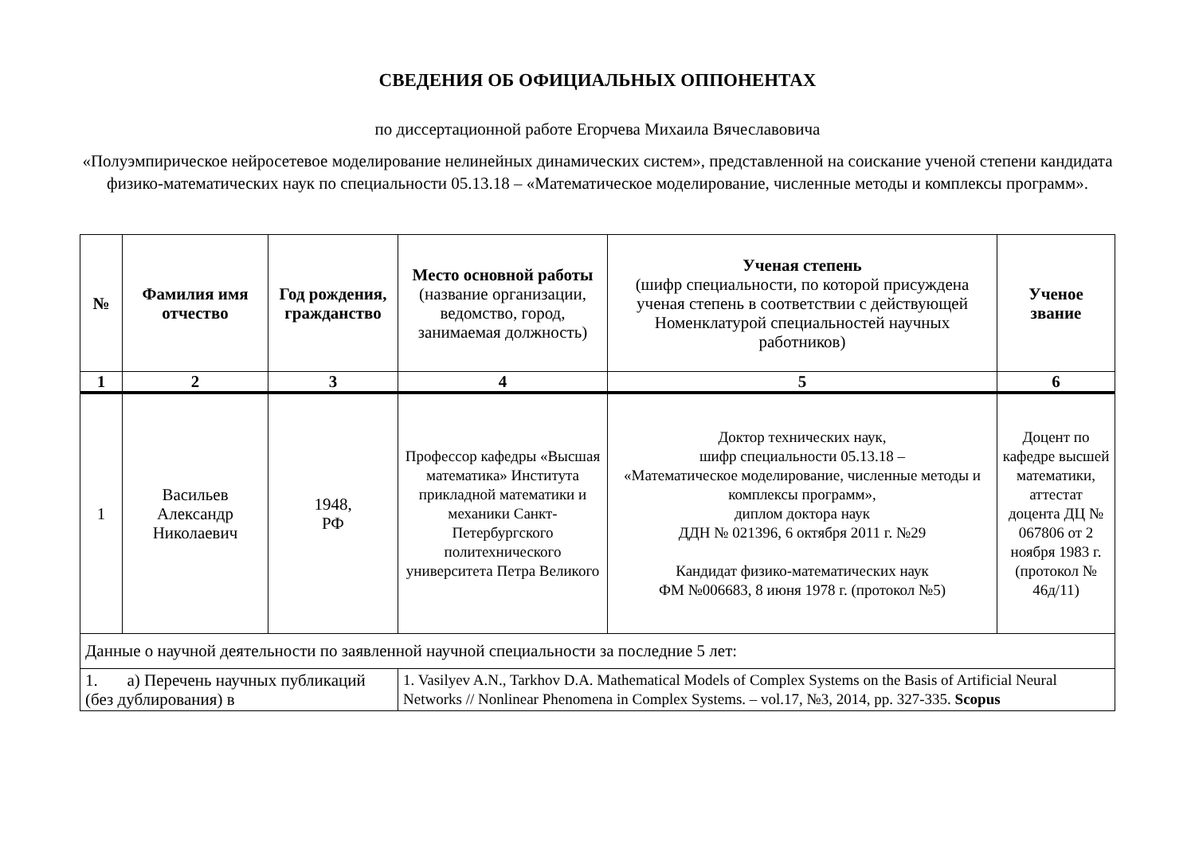СВЕДЕНИЯ ОБ ОФИЦИАЛЬНЫХ ОППОНЕНТАХ
по диссертационной работе Егорчева Михаила Вячеславовича
«Полуэмпирическое нейросетевое моделирование нелинейных динамических систем», представленной на соискание ученой степени кандидата физико-математических наук по специальности 05.13.18 – «Математическое моделирование, численные методы и комплексы программ».
| № | Фамилия имя отчество | Год рождения, гражданство | Место основной работы (название организации, ведомство, город, занимаемая должность) | Ученая степень (шифр специальности, по которой присуждена ученая степень в соответствии с действующей Номенклатурой специальностей научных работников) | Ученое звание |
| --- | --- | --- | --- | --- | --- |
| 1 | 2 | 3 | 4 | 5 | 6 |
| 1 | Васильев Александр Николаевич | 1948, РФ | Профессор кафедры «Высшая математика» Института прикладной математики и механики Санкт-Петербургского политехнического университета Петра Великого | Доктор технических наук, шифр специальности 05.13.18 – «Математическое моделирование, численные методы и комплексы программ», диплом доктора наук ДДН № 021396, 6 октября 2011 г. №29 Кандидат физико-математических наук ФМ №006683, 8 июня 1978 г. (протокол №5) | Доцент по кафедре высшей математики, аттестат доцента ДЦ № 067806 от 2 ноября 1983 г. (протокол № 46д/11) |
| Данные о научной деятельности по заявленной научной специальности за последние 5 лет: | | | | | |
| 1. а) Перечень научных публикаций (без дублирования) в | | | 1. Vasilyev A.N., Tarkhov D.A. Mathematical Models of Complex Systems on the Basis of Artificial Neural Networks // Nonlinear Phenomena in Complex Systems. – vol.17, №3, 2014, pp. 327-335. Scopus | | |